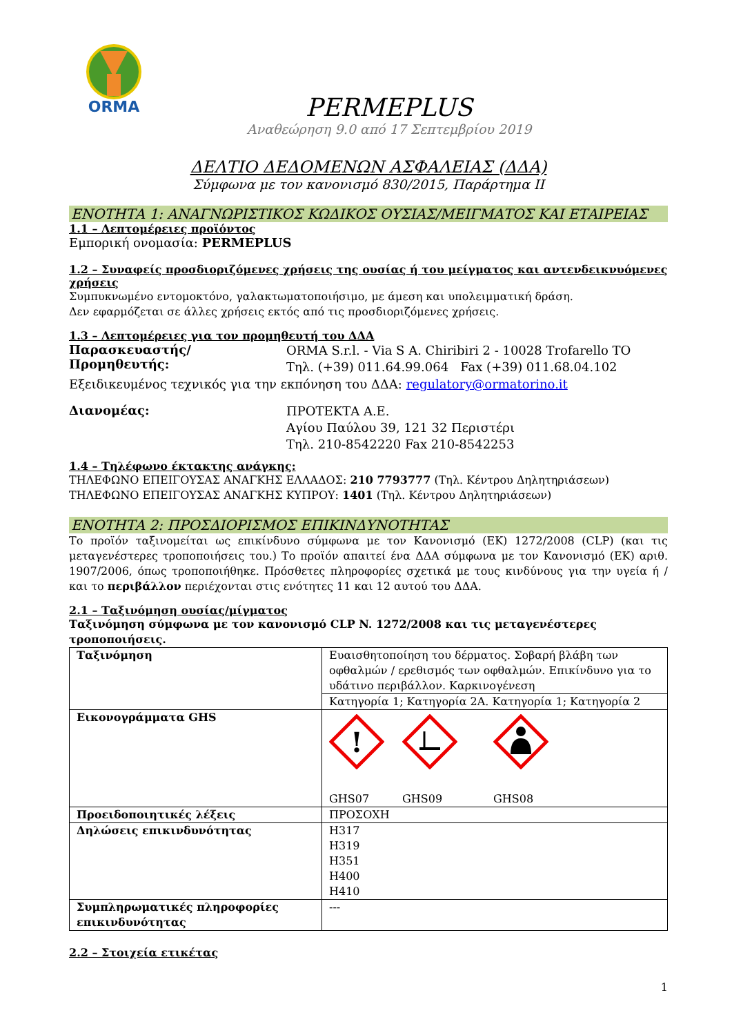ORMA
PERMEPLUS
Αναθεώρηση 9.0 από 17 Σεπτεμβρίου 2019
ΔΕΛΤΙΟ ΔΕΔΟΜΕΝΩΝ ΑΣΦΑΛΕΙΑΣ (ΔΔΑ)
Σύμφωνα με τον κανονισμό 830/2015, Παράρτημα ΙΙ
ΕΝΟΤΗΤΑ 1: ΑΝΑΓΝΩΡΙΣΤΙΚΟΣ ΚΩΔΙΚΟΣ ΟΥΣΙΑΣ/ΜΕΙΓΜΑΤΟΣ ΚΑΙ ΕΤΑΙΡΕΙΑΣ
1.1 – Λεπτομέρειες προϊόντος
Εμπορική ονομασία: PERMEPLUS
1.2 – Συναφείς προσδιοριζόμενες χρήσεις της ουσίας ή του μείγματος και αντενδεικνυόμενες χρήσεις
Συμπυκνωμένο εντομοκτόνο, γαλακτωματοποιήσιμο, με άμεση και υπολειμματική δράση.
Δεν εφαρμόζεται σε άλλες χρήσεις εκτός από τις προσδιοριζόμενες χρήσεις.
1.3 – Λεπτομέρειες για τον προμηθευτή του ΔΔΑ
Παρασκευαστής/Προμηθευτής:
ORMA S.r.l. - Via S A. Chiribiri 2 - 10028 Trofarello TO
Τηλ. (+39) 011.64.99.064 Fax (+39) 011.68.04.102
Εξειδικευμένος τεχνικός για την εκπόνηση του ΔΔΑ: regulatory@ormatorino.it
Διανομέας:
ΠΡΟΤΕΚΤΑ Α.Ε.
Αγίου Παύλου 39, 121 32 Περιστέρι
Τηλ. 210-8542220 Fax 210-8542253
1.4 – Τηλέφωνο έκτακτης ανάγκης:
ΤΗΛΕΦΩΝΟ ΕΠΕΙΓΟΥΣΑΣ ΑΝΑΓΚΗΣ ΕΛΛΑΔΟΣ: 210 7793777 (Τηλ. Κέντρου Δηλητηριάσεων)
ΤΗΛΕΦΩΝΟ ΕΠΕΙΓΟΥΣΑΣ ΑΝΑΓΚΗΣ ΚΥΠΡΟΥ: 1401 (Τηλ. Κέντρου Δηλητηριάσεων)
ΕΝΟΤΗΤΑ 2: ΠΡΟΣΔΙΟΡΙΣΜΟΣ ΕΠΙΚΙΝΔΥΝΟΤΗΤΑΣ
Το προϊόν ταξινομείται ως επικίνδυνο σύμφωνα με τον Κανονισμό (ΕΚ) 1272/2008 (CLP) (και τις μεταγενέστερες τροποποιήσεις του.) Το προϊόν απαιτεί ένα ΔΔΑ σύμφωνα με τον Κανονισμό (ΕΚ) αριθ. 1907/2006, όπως τροποποιήθηκε. Πρόσθετες πληροφορίες σχετικά με τους κινδύνους για την υγεία ή / και το περιβάλλον περιέχονται στις ενότητες 11 και 12 αυτού του ΔΔΑ.
2.1 – Ταξινόμηση ουσίας/μίγματος
Ταξινόμηση σύμφωνα με τον κανονισμό CLP N. 1272/2008 και τις μεταγενέστερες τροποποιήσεις.
| Ταξινόμηση | Ευαισθητοποίηση του δέρματος. Σοβαρή βλάβη των οφθαλμών / ερεθισμός των οφθαλμών. Επικίνδυνο για το υδάτινο περιβάλλον. Καρκινογένεση |
| | Κατηγορία 1; Κατηγορία 2A. Κατηγορία 1; Κατηγορία 2 |
| Εικονογράμματα GHS | ! GHS07 GHS09 GHS08 |
| Προειδοποιητικές λέξεις | ΠΡΟΣΟΧΗ |
| Δηλώσεις επικινδυνότητας | H317 H319 H351 H400 H410 |
| Συμπληρωματικές πληροφορίες επικινδυνότητας | --- |
2.2 – Στοιχεία ετικέτας
1